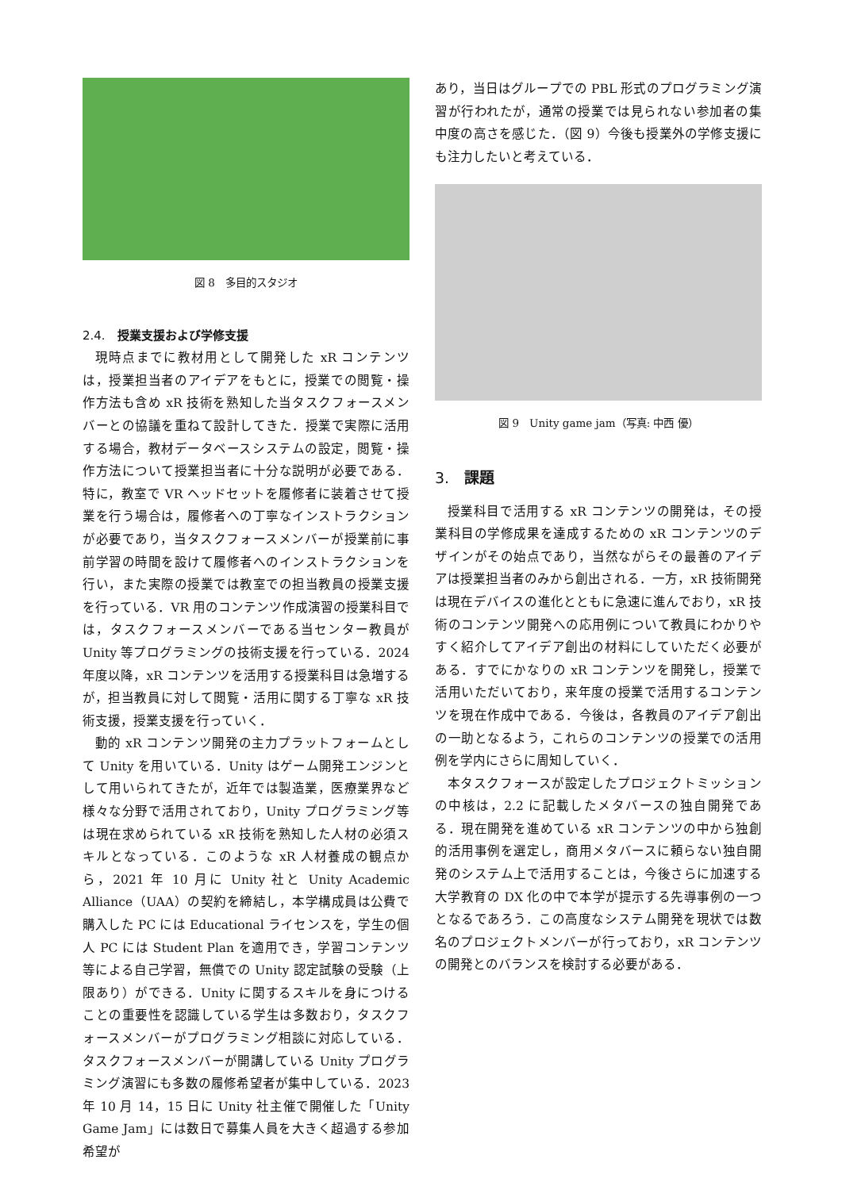図 8　多目的スタジオ
2.4.　授業支援および学修支援
現時点までに教材用として開発した xR コンテンツは，授業担当者のアイデアをもとに，授業での閲覧・操作方法も含め xR 技術を熟知した当タスクフォースメンバーとの協議を重ねて設計してきた．授業で実際に活用する場合，教材データベースシステムの設定，閲覧・操作方法について授業担当者に十分な説明が必要である．特に，教室で VR ヘッドセットを履修者に装着させて授業を行う場合は，履修者への丁寧なインストラクションが必要であり，当タスクフォースメンバーが授業前に事前学習の時間を設けて履修者へのインストラクションを行い，また実際の授業では教室での担当教員の授業支援を行っている．VR 用のコンテンツ作成演習の授業科目では，タスクフォースメンバーである当センター教員が Unity 等プログラミングの技術支援を行っている．2024 年度以降，xR コンテンツを活用する授業科目は急増するが，担当教員に対して閲覧・活用に関する丁寧な xR 技術支援，授業支援を行っていく．
動的 xR コンテンツ開発の主力プラットフォームとして Unity を用いている．Unity はゲーム開発エンジンとして用いられてきたが，近年では製造業，医療業界など様々な分野で活用されており，Unity プログラミング等は現在求められている xR 技術を熟知した人材の必須スキルとなっている．このような xR 人材養成の観点から，2021 年 10 月に Unity 社と Unity Academic Alliance（UAA）の契約を締結し，本学構成員は公費で購入した PC には Educational ライセンスを，学生の個人 PC には Student Plan を適用でき，学習コンテンツ等による自己学習，無償での Unity 認定試験の受験（上限あり）ができる．Unity に関するスキルを身につけることの重要性を認識している学生は多数おり，タスクフォースメンバーがプログラミング相談に対応している．タスクフォースメンバーが開講している Unity プログラミング演習にも多数の履修希望者が集中している．2023 年 10 月 14，15 日に Unity 社主催で開催した「Unity Game Jam」には数日で募集人員を大きく超過する参加希望が
あり，当日はグループでの PBL 形式のプログラミング演習が行われたが，通常の授業では見られない参加者の集中度の高さを感じた．（図 9）今後も授業外の学修支援にも注力したいと考えている．
図 9　Unity game jam（写真: 中西 優）
3.　課題
授業科目で活用する xR コンテンツの開発は，その授業科目の学修成果を達成するための xR コンテンツのデザインがその始点であり，当然ながらその最善のアイデアは授業担当者のみから創出される．一方，xR 技術開発は現在デバイスの進化とともに急速に進んでおり，xR 技術のコンテンツ開発への応用例について教員にわかりやすく紹介してアイデア創出の材料にしていただく必要がある．すでにかなりの xR コンテンツを開発し，授業で活用いただいており，来年度の授業で活用するコンテンツを現在作成中である．今後は，各教員のアイデア創出の一助となるよう，これらのコンテンツの授業での活用例を学内にさらに周知していく．
本タスクフォースが設定したプロジェクトミッションの中核は，2.2 に記載したメタバースの独自開発である．現在開発を進めている xR コンテンツの中から独創的活用事例を選定し，商用メタバースに頼らない独自開発のシステム上で活用することは，今後さらに加速する大学教育の DX 化の中で本学が提示する先導事例の一つとなるであろう．この高度なシステム開発を現状では数名のプロジェクトメンバーが行っており，xR コンテンツの開発とのバランスを検討する必要がある．